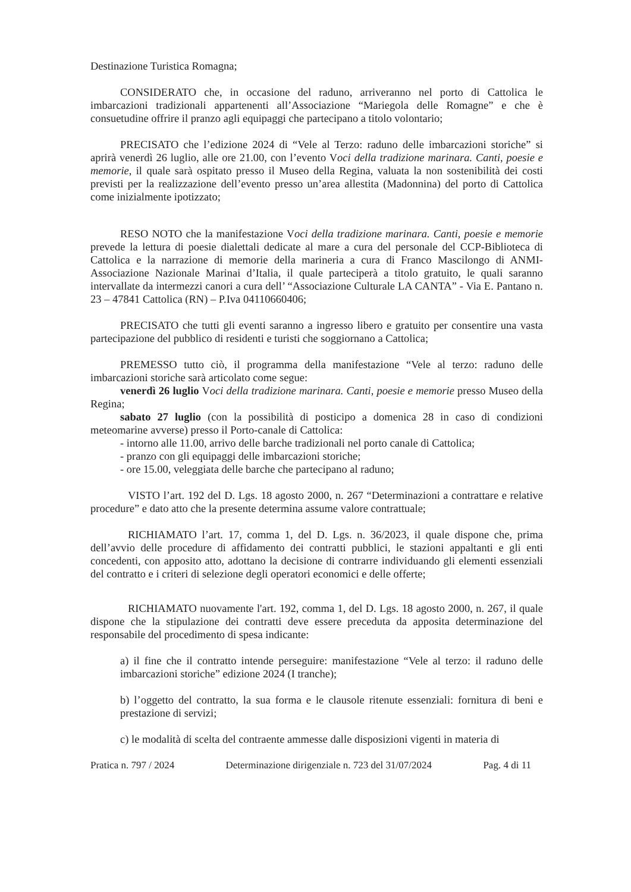Destinazione Turistica Romagna;
CONSIDERATO che, in occasione del raduno, arriveranno nel porto di Cattolica le imbarcazioni tradizionali appartenenti all’Associazione “Mariegola delle Romagne” e che è consuetudine offrire il pranzo agli equipaggi che partecipano a titolo volontario;
PRECISATO che l’edizione 2024 di “Vele al Terzo: raduno delle imbarcazioni storiche” si aprirà venerdì 26 luglio, alle ore 21.00, con l’evento Voci della tradizione marinara. Canti, poesie e memorie, il quale sarà ospitato presso il Museo della Regina, valuata la non sostenibilità dei costi previsti per la realizzazione dell’evento presso un’area allestita (Madonnina) del porto di Cattolica come inizialmente ipotizzato;
RESO NOTO che la manifestazione Voci della tradizione marinara. Canti, poesie e memorie prevede la lettura di poesie dialettali dedicate al mare a cura del personale del CCP-Biblioteca di Cattolica e la narrazione di memorie della marineria a cura di Franco Mascilongo di ANMI- Associazione Nazionale Marinai d’Italia, il quale parteciperà a titolo gratuito, le quali saranno intervallate da intermezzi canori a cura dell’ “Associazione Culturale LA CANTA” - Via E. Pantano n. 23 – 47841 Cattolica (RN) – P.Iva 04110660406;
PRECISATO che tutti gli eventi saranno a ingresso libero e gratuito per consentire una vasta partecipazione del pubblico di residenti e turisti che soggiornano a Cattolica;
PREMESSO tutto ciò, il programma della manifestazione “Vele al terzo: raduno delle imbarcazioni storiche sarà articolato come segue:
venerdì 26 luglio Voci della tradizione marinara. Canti, poesie e memorie presso Museo della Regina;
sabato 27 luglio (con la possibilità di posticipo a domenica 28 in caso di condizioni meteomarine avverse) presso il Porto-canale di Cattolica:
- intorno alle 11.00, arrivo delle barche tradizionali nel porto canale di Cattolica;
- pranzo con gli equipaggi delle imbarcazioni storiche;
- ore 15.00, veleggiata delle barche che partecipano al raduno;
VISTO l’art. 192 del D. Lgs. 18 agosto 2000, n. 267 “Determinazioni a contrattare e relative procedure” e dato atto che la presente determina assume valore contrattuale;
RICHIAMATO l’art. 17, comma 1, del D. Lgs. n. 36/2023, il quale dispone che, prima dell’avvio delle procedure di affidamento dei contratti pubblici, le stazioni appaltanti e gli enti concedenti, con apposito atto, adottano la decisione di contrarre individuando gli elementi essenziali del contratto e i criteri di selezione degli operatori economici e delle offerte;
RICHIAMATO nuovamente l'art. 192, comma 1, del D. Lgs. 18 agosto 2000, n. 267, il quale dispone che la stipulazione dei contratti deve essere preceduta da apposita determinazione del responsabile del procedimento di spesa indicante:
a) il fine che il contratto intende perseguire: manifestazione “Vele al terzo: il raduno delle imbarcazioni storiche” edizione 2024 (I tranche);
b) l’oggetto del contratto, la sua forma e le clausole ritenute essenziali: fornitura di beni e prestazione di servizi;
c) le modalità di scelta del contraente ammesse dalle disposizioni vigenti in materia di
Pratica n. 797 / 2024 Determinazione dirigenziale n. 723 del 31/07/2024 Pag. 4 di 11